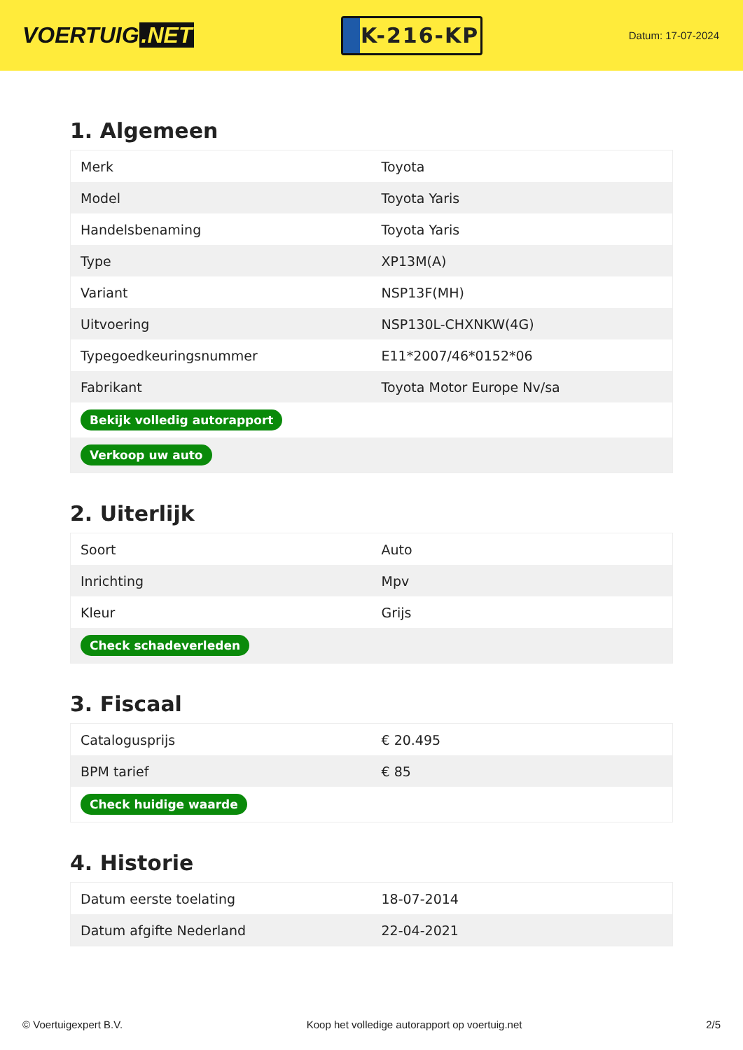VOERTUIG.NET
K-216-KP
Datum: 17-07-2024
1. Algemeen
| Merk | Toyota |
| Model | Toyota Yaris |
| Handelsbenaming | Toyota Yaris |
| Type | XP13M(A) |
| Variant | NSP13F(MH) |
| Uitvoering | NSP130L-CHXNKW(4G) |
| Typegoedkeuringsnummer | E11*2007/46*0152*06 |
| Fabrikant | Toyota Motor Europe Nv/sa |
| Bekijk volledig autorapport | |
| Verkoop uw auto | |
2. Uiterlijk
| Soort | Auto |
| Inrichting | Mpv |
| Kleur | Grijs |
| Check schadeverleden | |
3. Fiscaal
| Catalogusprijs | € 20.495 |
| BPM tarief | € 85 |
| Check huidige waarde | |
4. Historie
| Datum eerste toelating | 18-07-2014 |
| Datum afgifte Nederland | 22-04-2021 |
© Voertuigexpert B.V. Koop het volledige autorapport op voertuig.net 2/5